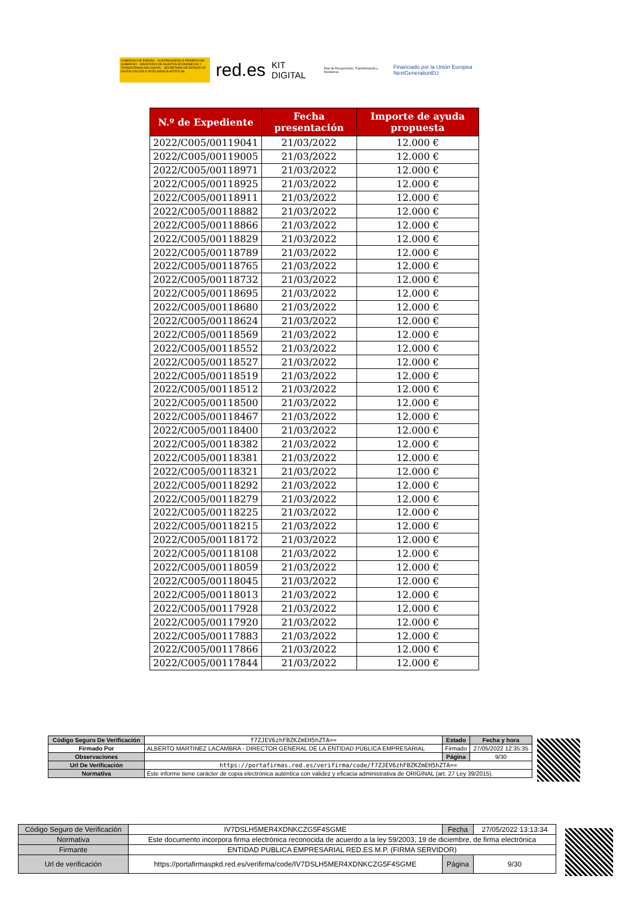GOBIERNO DE ESPAÑA · VICEPRESIDENCIA PRIMERA DEL GOBIERNO · MINISTERIO DE ASUNTOS ECONÓMICOS Y TRANSFORMACIÓN DIGITAL · SECRETARÍA DE ESTADO DE DIGITALIZACIÓN E INTELIGENCIA ARTIFICIAL
red.es KIT DIGITAL Plan de Recuperación, Transformación y Resiliencia Financiado por la Unión Europea NextGenerationEU
| N.º de Expediente | Fecha presentación | Importe de ayuda propuesta |
| --- | --- | --- |
| 2022/C005/00119041 | 21/03/2022 | 12.000 € |
| 2022/C005/00119005 | 21/03/2022 | 12.000 € |
| 2022/C005/00118971 | 21/03/2022 | 12.000 € |
| 2022/C005/00118925 | 21/03/2022 | 12.000 € |
| 2022/C005/00118911 | 21/03/2022 | 12.000 € |
| 2022/C005/00118882 | 21/03/2022 | 12.000 € |
| 2022/C005/00118866 | 21/03/2022 | 12.000 € |
| 2022/C005/00118829 | 21/03/2022 | 12.000 € |
| 2022/C005/00118789 | 21/03/2022 | 12.000 € |
| 2022/C005/00118765 | 21/03/2022 | 12.000 € |
| 2022/C005/00118732 | 21/03/2022 | 12.000 € |
| 2022/C005/00118695 | 21/03/2022 | 12.000 € |
| 2022/C005/00118680 | 21/03/2022 | 12.000 € |
| 2022/C005/00118624 | 21/03/2022 | 12.000 € |
| 2022/C005/00118569 | 21/03/2022 | 12.000 € |
| 2022/C005/00118552 | 21/03/2022 | 12.000 € |
| 2022/C005/00118527 | 21/03/2022 | 12.000 € |
| 2022/C005/00118519 | 21/03/2022 | 12.000 € |
| 2022/C005/00118512 | 21/03/2022 | 12.000 € |
| 2022/C005/00118500 | 21/03/2022 | 12.000 € |
| 2022/C005/00118467 | 21/03/2022 | 12.000 € |
| 2022/C005/00118400 | 21/03/2022 | 12.000 € |
| 2022/C005/00118382 | 21/03/2022 | 12.000 € |
| 2022/C005/00118381 | 21/03/2022 | 12.000 € |
| 2022/C005/00118321 | 21/03/2022 | 12.000 € |
| 2022/C005/00118292 | 21/03/2022 | 12.000 € |
| 2022/C005/00118279 | 21/03/2022 | 12.000 € |
| 2022/C005/00118225 | 21/03/2022 | 12.000 € |
| 2022/C005/00118215 | 21/03/2022 | 12.000 € |
| 2022/C005/00118172 | 21/03/2022 | 12.000 € |
| 2022/C005/00118108 | 21/03/2022 | 12.000 € |
| 2022/C005/00118059 | 21/03/2022 | 12.000 € |
| 2022/C005/00118045 | 21/03/2022 | 12.000 € |
| 2022/C005/00118013 | 21/03/2022 | 12.000 € |
| 2022/C005/00117928 | 21/03/2022 | 12.000 € |
| 2022/C005/00117920 | 21/03/2022 | 12.000 € |
| 2022/C005/00117883 | 21/03/2022 | 12.000 € |
| 2022/C005/00117866 | 21/03/2022 | 12.000 € |
| 2022/C005/00117844 | 21/03/2022 | 12.000 € |
| Código Seguro De Verificación | f7ZJEV6zhFBZKZmEH5hZTA== | Estado | Fecha y hora |
| Firmado Por | ALBERTO MARTINEZ LACAMBRA - DIRECTOR GENERAL DE LA ENTIDAD PÚBLICA EMPRESARIAL | Firmado | 27/05/2022 12:35:35 |
| Observaciones | | Página | 9/30 |
| Url De Verificación | https://portafirmas.red.es/verifirma/code/f7ZJEV6zhFBZKZmEH5hZTA== | | |
| Normativa | Este informe tiene carácter de copia electrónica auténtica con validez y eficacia administrativa de ORIGINAL (art. 27 Ley 39/2015). | | |
| Código Seguro de Verificación | IV7DSLH5MER4XDNKCZG5F4SGME | Fecha | 27/05/2022 13:13:34 |
| Normativa | Este documento incorpora firma electrónica reconocida de acuerdo a la ley 59/2003, 19 de diciembre, de firma electrónica | | |
| Firmante | ENTIDAD PUBLICA EMPRESARIAL RED.ES M.P. (FIRMA SERVIDOR) | | |
| Url de verificación | https://portafirmaspkd.red.es/verifirma/code/IV7DSLH5MER4XDNKCZG5F4SGME | Página | 9/30 |